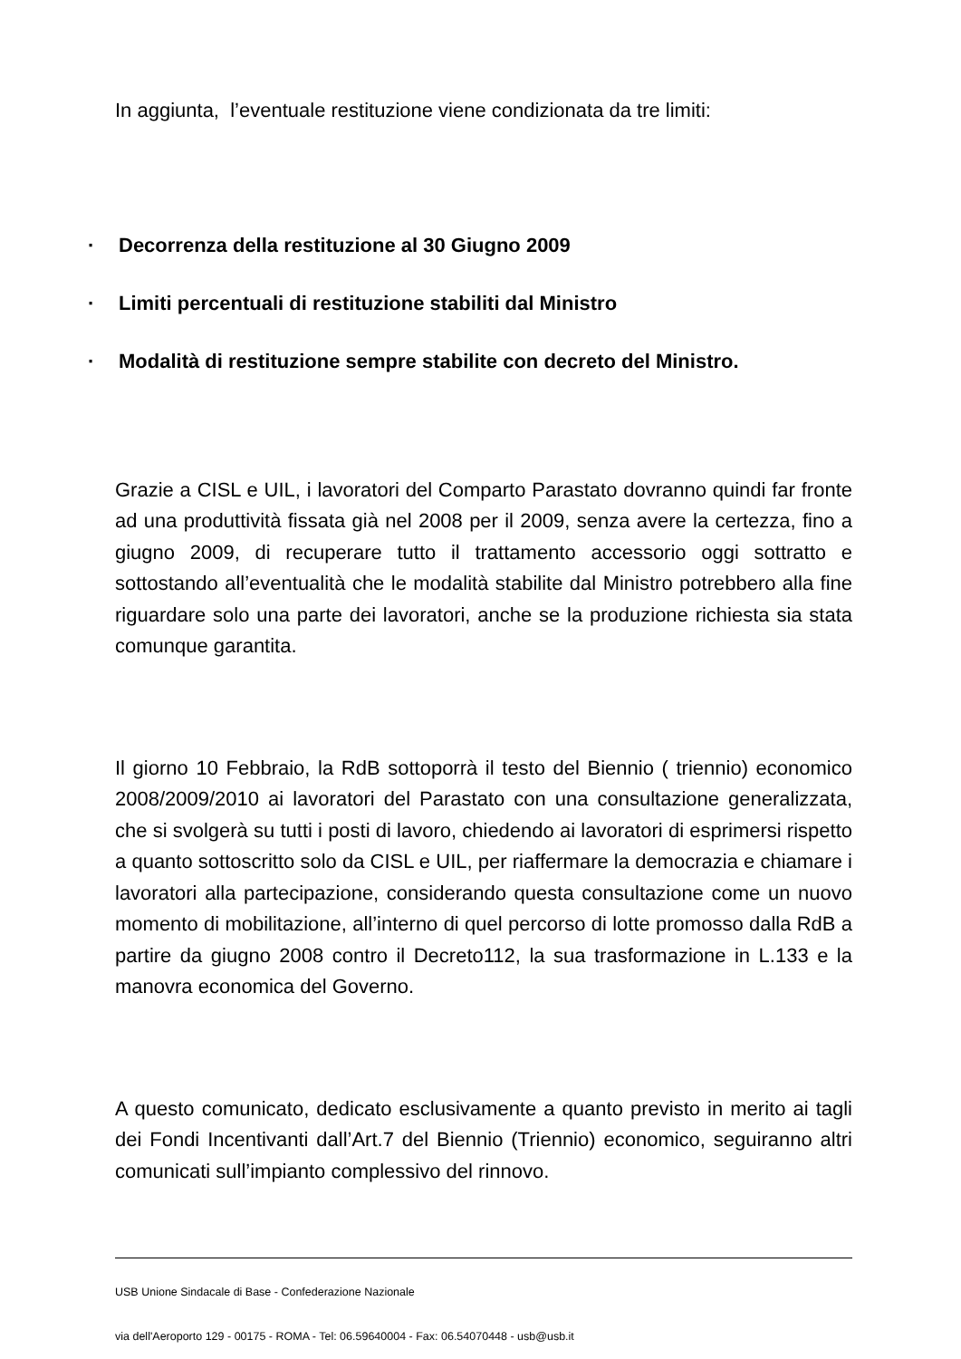In aggiunta, l’eventuale restituzione viene condizionata da tre limiti:
· Decorrenza della restituzione al 30 Giugno 2009
· Limiti percentuali di restituzione stabiliti dal Ministro
· Modalità di restituzione sempre stabilite con decreto del Ministro.
Grazie a CISL e UIL, i lavoratori del Comparto Parastato dovranno quindi far fronte ad una produttività fissata già nel 2008 per il 2009, senza avere la certezza, fino a giugno 2009, di recuperare tutto il trattamento accessorio oggi sottratto e sottostando all’eventualità che le modalità stabilite dal Ministro potrebbero alla fine riguardare solo una parte dei lavoratori, anche se la produzione richiesta sia stata comunque garantita.
Il giorno 10 Febbraio, la RdB sottoporrà il testo del Biennio ( triennio) economico 2008/2009/2010 ai lavoratori del Parastato con una consultazione generalizzata, che si svolgerà su tutti i posti di lavoro, chiedendo ai lavoratori di esprimersi rispetto a quanto sottoscritto solo da CISL e UIL, per riaffermare la democrazia e chiamare i lavoratori alla partecipazione, considerando questa consultazione come un nuovo momento di mobilitazione, all’interno di quel percorso di lotte promosso dalla RdB a partire da giugno 2008 contro il Decreto112, la sua trasformazione in L.133 e la manovra economica del Governo.
A questo comunicato, dedicato esclusivamente a quanto previsto in merito ai tagli dei Fondi Incentivanti dall’Art.7 del Biennio (Triennio) economico, seguiranno altri comunicati sull’impianto complessivo del rinnovo.
USB Unione Sindacale di Base - Confederazione Nazionale
via dell'Aeroporto 129 - 00175 - ROMA - Tel: 06.59640004 - Fax: 06.54070448 - usb@usb.it